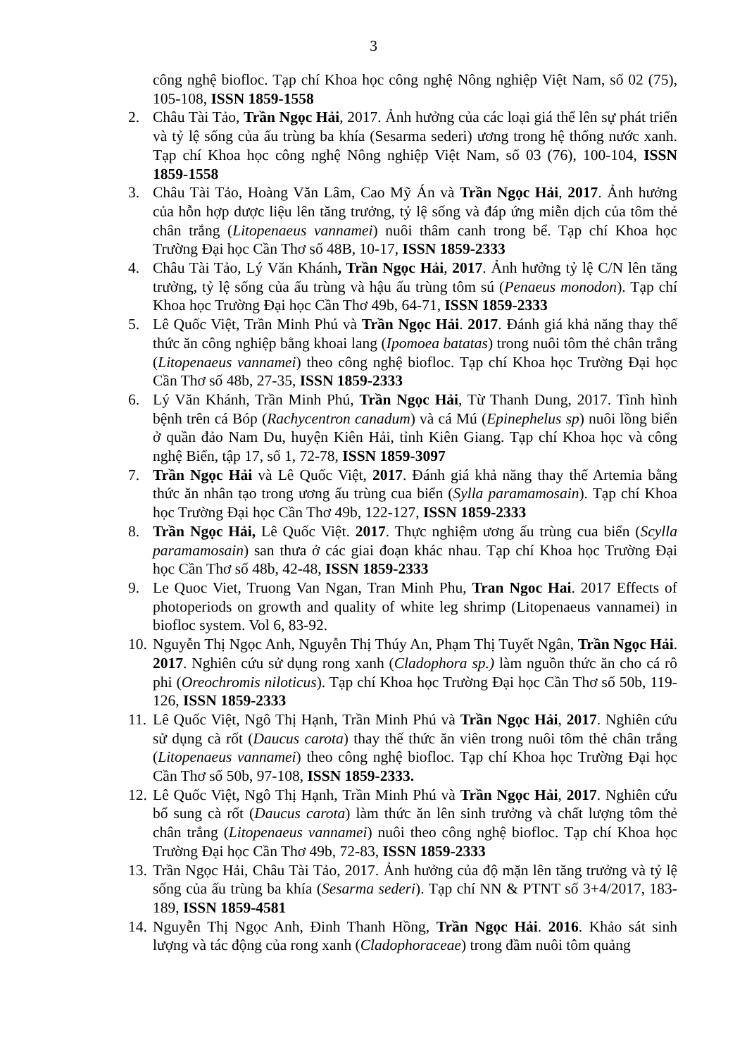3
công nghệ biofloc. Tạp chí Khoa học công nghệ Nông nghiệp Việt Nam, số 02 (75), 105-108, ISSN 1859-1558
2. Châu Tài Tảo, Trần Ngọc Hải, 2017. Ảnh hưởng của các loại giá thể lên sự phát triển và tỷ lệ sống của ấu trùng ba khía (Sesarma sederi) ương trong hệ thống nước xanh. Tạp chí Khoa học công nghệ Nông nghiệp Việt Nam, số 03 (76), 100-104, ISSN 1859-1558
3. Châu Tài Tảo, Hoàng Văn Lâm, Cao Mỹ Án và Trần Ngọc Hải, 2017. Ảnh hưởng của hỗn hợp dược liệu lên tăng trưởng, tỷ lệ sống và đáp ứng miễn dịch của tôm thẻ chân trắng (Litopenaeus vannamei) nuôi thâm canh trong bể. Tạp chí Khoa học Trường Đại học Cần Thơ số 48B, 10-17, ISSN 1859-2333
4. Châu Tài Tảo, Lý Văn Khánh, Trần Ngọc Hải, 2017. Ảnh hưởng tỷ lệ C/N lên tăng trưởng, tỷ lệ sống của ấu trùng và hậu ấu trùng tôm sú (Penaeus monodon). Tạp chí Khoa học Trường Đại học Cần Thơ 49b, 64-71, ISSN 1859-2333
5. Lê Quốc Việt, Trần Minh Phú và Trần Ngọc Hải. 2017. Đánh giá khả năng thay thế thức ăn công nghiệp bằng khoai lang (Ipomoea batatas) trong nuôi tôm thẻ chân trắng (Litopenaeus vannamei) theo công nghệ biofloc. Tạp chí Khoa học Trường Đại học Cần Thơ số 48b, 27-35, ISSN 1859-2333
6. Lý Văn Khánh, Trần Minh Phú, Trần Ngọc Hải, Từ Thanh Dung, 2017. Tình hình bệnh trên cá Bóp (Rachycentron canadum) và cá Mú (Epinephelus sp) nuôi lồng biển ở quần đảo Nam Du, huyện Kiên Hải, tỉnh Kiên Giang. Tạp chí Khoa học và công nghệ Biển, tập 17, số 1, 72-78, ISSN 1859-3097
7. Trần Ngọc Hải và Lê Quốc Việt, 2017. Đánh giá khả năng thay thế Artemia bằng thức ăn nhân tạo trong ương ấu trùng cua biển (Sylla paramamosain). Tạp chí Khoa học Trường Đại học Cần Thơ 49b, 122-127, ISSN 1859-2333
8. Trần Ngọc Hải, Lê Quốc Việt. 2017. Thực nghiệm ương ấu trùng cua biển (Scylla paramamosain) san thưa ở các giai đoạn khác nhau. Tạp chí Khoa học Trường Đại học Cần Thơ số 48b, 42-48, ISSN 1859-2333
9. Le Quoc Viet, Truong Van Ngan, Tran Minh Phu, Tran Ngoc Hai. 2017 Effects of photoperiods on growth and quality of white leg shrimp (Litopenaeus vannamei) in biofloc system. Vol 6, 83-92.
10.
Nguyễn Thị Ngọc Anh, Nguyễn Thị Thúy An, Phạm Thị Tuyết Ngân, Trần Ngọc Hải. 2017. Nghiên cứu sử dụng rong xanh (Cladophora sp.) làm nguồn thức ăn cho cá rô phi (Oreochromis niloticus). Tạp chí Khoa học Trường Đại học Cần Thơ số 50b, 119-126, ISSN 1859-2333
11.
Lê Quốc Việt, Ngô Thị Hạnh, Trần Minh Phú và Trần Ngọc Hải, 2017. Nghiên cứu sử dụng cà rốt (Daucus carota) thay thế thức ăn viên trong nuôi tôm thẻ chân trắng (Litopenaeus vannamei) theo công nghệ biofloc. Tạp chí Khoa học Trường Đại học Cần Thơ số 50b, 97-108, ISSN 1859-2333.
12.
Lê Quốc Việt, Ngô Thị Hạnh, Trần Minh Phú và Trần Ngọc Hải, 2017. Nghiên cứu bổ sung cà rốt (Daucus carota) làm thức ăn lên sinh trưởng và chất lượng tôm thẻ chân trắng (Litopenaeus vannamei) nuôi theo công nghệ biofloc. Tạp chí Khoa học Trường Đại học Cần Thơ 49b, 72-83, ISSN 1859-2333
13.
Trần Ngọc Hải, Châu Tài Tảo, 2017. Ảnh hưởng của độ mặn lên tăng trưởng và tỷ lệ sống của ấu trùng ba khía (Sesarma sederi). Tạp chí NN & PTNT số 3+4/2017, 183-189, ISSN 1859-4581
14.
Nguyễn Thị Ngọc Anh, Đinh Thanh Hồng, Trần Ngọc Hải. 2016. Khảo sát sinh lượng và tác động của rong xanh (Cladophoraceae) trong đầm nuôi tôm quảng